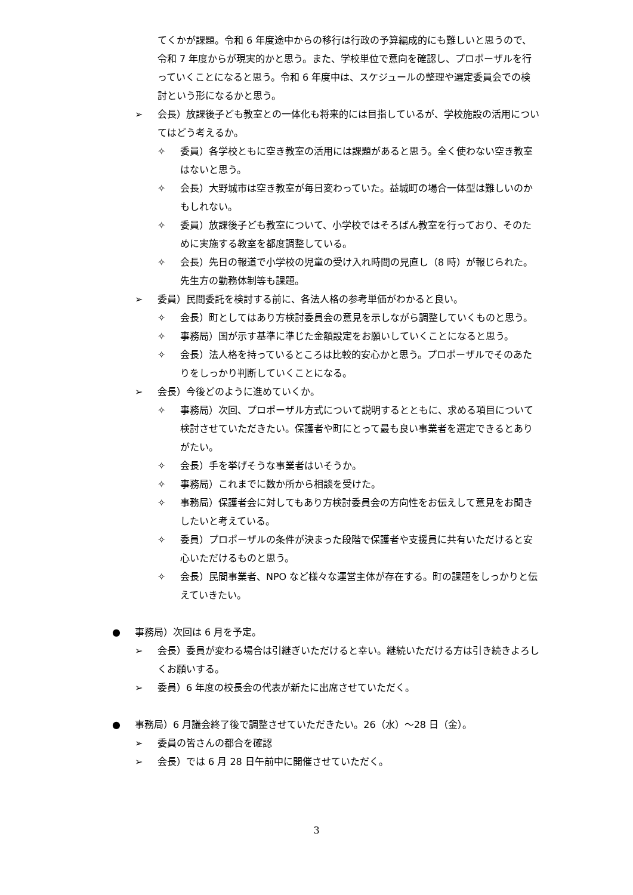てくかが課題。令和 6 年度途中からの移行は行政の予算編成的にも難しいと思うので、令和 7 年度からが現実的かと思う。また、学校単位で意向を確認し、プロポーザルを行っていくことになると思う。令和 6 年度中は、スケジュールの整理や選定委員会での検討という形になるかと思う。
➢ 会長）放課後子ども教室との一体化も将来的には目指しているが、学校施設の活用についてはどう考えるか。
✧ 委員）各学校ともに空き教室の活用には課題があると思う。全く使わない空き教室はないと思う。
✧ 会長）大野城市は空き教室が毎日変わっていた。益城町の場合一体型は難しいのかもしれない。
✧ 委員）放課後子ども教室について、小学校ではそろばん教室を行っており、そのために実施する教室を都度調整している。
✧ 会長）先日の報道で小学校の児童の受け入れ時間の見直し（8 時）が報じられた。先生方の勤務体制等も課題。
➢ 委員）民間委託を検討する前に、各法人格の参考単価がわかると良い。
✧ 会長）町としてはあり方検討委員会の意見を示しながら調整していくものと思う。
✧ 事務局）国が示す基準に準じた金額設定をお願いしていくことになると思う。
✧ 会長）法人格を持っているところは比較的安心かと思う。プロポーザルでそのあたりをしっかり判断していくことになる。
➢ 会長）今後どのように進めていくか。
✧ 事務局）次回、プロポーザル方式について説明するとともに、求める項目について検討させていただきたい。保護者や町にとって最も良い事業者を選定できるとありがたい。
✧ 会長）手を挙げそうな事業者はいそうか。
✧ 事務局）これまでに数か所から相談を受けた。
✧ 事務局）保護者会に対してもあり方検討委員会の方向性をお伝えして意見をお聞きしたいと考えている。
✧ 委員）プロポーザルの条件が決まった段階で保護者や支援員に共有いただけると安心いただけるものと思う。
✧ 会長）民間事業者、NPO など様々な運営主体が存在する。町の課題をしっかりと伝えていきたい。
● 事務局）次回は 6 月を予定。
➢ 会長）委員が変わる場合は引継ぎいただけると幸い。継続いただける方は引き続きよろしくお願いする。
➢ 委員）6 年度の校長会の代表が新たに出席させていただく。
● 事務局）6 月議会終了後で調整させていただきたい。26（水）～28 日（金）。
➢ 委員の皆さんの都合を確認
➢ 会長）では 6 月 28 日午前中に開催させていただく。
3